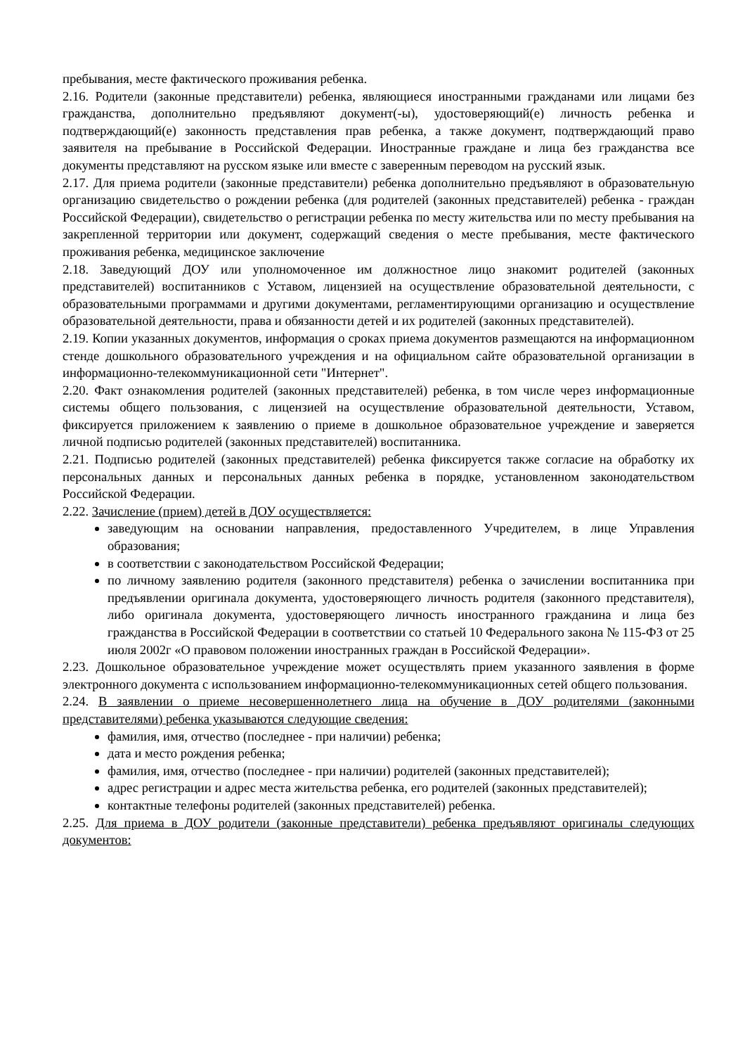пребывания, месте фактического проживания ребенка.
2.16. Родители (законные представители) ребенка, являющиеся иностранными гражданами или лицами без гражданства, дополнительно предъявляют документ(-ы), удостоверяющий(е) личность ребенка и подтверждающий(е) законность представления прав ребенка, а также документ, подтверждающий право заявителя на пребывание в Российской Федерации. Иностранные граждане и лица без гражданства все документы представляют на русском языке или вместе с заверенным переводом на русский язык.
2.17. Для приема родители (законные представители) ребенка дополнительно предъявляют в образовательную организацию свидетельство о рождении ребенка (для родителей (законных представителей) ребенка - граждан Российской Федерации), свидетельство о регистрации ребенка по месту жительства или по месту пребывания на закрепленной территории или документ, содержащий сведения о месте пребывания, месте фактического проживания ребенка, медицинское заключение
2.18. Заведующий ДОУ или уполномоченное им должностное лицо знакомит родителей (законных представителей) воспитанников с Уставом, лицензией на осуществление образовательной деятельности, с образовательными программами и другими документами, регламентирующими организацию и осуществление образовательной деятельности, права и обязанности детей и их родителей (законных представителей).
2.19. Копии указанных документов, информация о сроках приема документов размещаются на информационном стенде дошкольного образовательного учреждения и на официальном сайте образовательной организации в информационно-телекоммуникационной сети "Интернет".
2.20. Факт ознакомления родителей (законных представителей) ребенка, в том числе через информационные системы общего пользования, с лицензией на осуществление образовательной деятельности, Уставом, фиксируется приложением к заявлению о приеме в дошкольное образовательное учреждение и заверяется личной подписью родителей (законных представителей) воспитанника.
2.21. Подписью родителей (законных представителей) ребенка фиксируется также согласие на обработку их персональных данных и персональных данных ребенка в порядке, установленном законодательством Российской Федерации.
2.22. Зачисление (прием) детей в ДОУ осуществляется:
заведующим на основании направления, предоставленного Учредителем, в лице Управления образования;
в соответствии с законодательством Российской Федерации;
по личному заявлению родителя (законного представителя) ребенка о зачислении воспитанника при предъявлении оригинала документа, удостоверяющего личность родителя (законного представителя), либо оригинала документа, удостоверяющего личность иностранного гражданина и лица без гражданства в Российской Федерации в соответствии со статьей 10 Федерального закона № 115-ФЗ от 25 июля 2002г «О правовом положении иностранных граждан в Российской Федерации».
2.23. Дошкольное образовательное учреждение может осуществлять прием указанного заявления в форме электронного документа с использованием информационно-телекоммуникационных сетей общего пользования.
2.24. В заявлении о приеме несовершеннолетнего лица на обучение в ДОУ родителями (законными представителями) ребенка указываются следующие сведения:
фамилия, имя, отчество (последнее - при наличии) ребенка;
дата и место рождения ребенка;
фамилия, имя, отчество (последнее - при наличии) родителей (законных представителей);
адрес регистрации и адрес места жительства ребенка, его родителей (законных представителей);
контактные телефоны родителей (законных представителей) ребенка.
2.25. Для приема в ДОУ родители (законные представители) ребенка предъявляют оригиналы следующих документов: